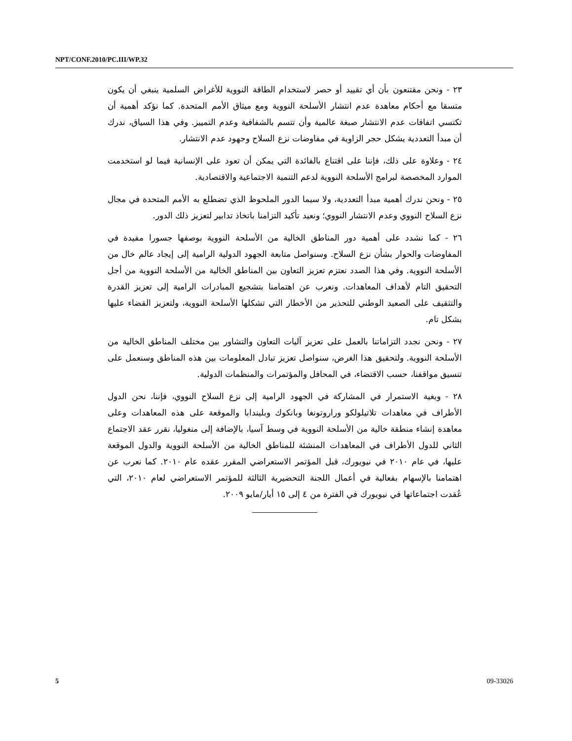NPT/CONF.2010/PC.III/WP.32
٢٣ - ونحن مقتنعون بأن أي تقييد أو حصر لاستخدام الطاقة النووية للأغراض السلمية ينبغي أن يكون متسقا مع أحكام معاهدة عدم انتشار الأسلحة النووية ومع ميثاق الأمم المتحدة. كما نؤكد أهمية أن تكتسي اتفاقات عدم الانتشار صبغة عالمية وأن تتسم بالشفافية وعدم التمييز. وفي هذا السياق، ندرك أن مبدأ التعددية يشكل حجر الزاوية في مفاوضات نزع السلاح وجهود عدم الانتشار.
٢٤ - وعلاوة على ذلك، فإننا على اقتناع بالفائدة التي يمكن أن تعود على الإنسانية فيما لو استخدمت الموارد المخصصة لبرامج الأسلحة النووية لدعم التنمية الاجتماعية والاقتصادية.
٢٥ - ونحن ندرك أهمية مبدأ التعددية، ولا سيما الدور الملحوظ الذي تضطلع به الأمم المتحدة في مجال نزع السلاح النووي وعدم الانتشار النووي؛ ونعيد تأكيد التزامنا باتخاذ تدابير لتعزيز ذلك الدور.
٢٦ - كما نشدد على أهمية دور المناطق الخالية من الأسلحة النووية بوصفها جسورا مفيدة في المفاوضات والحوار بشأن نزع السلاح. وسنواصل متابعة الجهود الدولية الرامية إلى إيجاد عالم خال من الأسلحة النووية. وفي هذا الصدد نعتزم تعزيز التعاون بين المناطق الخالية من الأسلحة النووية من أجل التحقيق التام لأهداف المعاهدات. ونعرب عن اهتمامنا بتشجيع المبادرات الرامية إلى تعزيز القدرة والتثقيف على الصعيد الوطني للتحذير من الأخطار التي تشكلها الأسلحة النووية، ولتعزيز القضاء عليها بشكل تام.
٢٧ - ونحن نجدد التزاماتنا بالعمل على تعزيز آليات التعاون والتشاور بين مختلف المناطق الخالية من الأسلحة النووية. ولتحقيق هذا الغرض، سنواصل تعزيز تبادل المعلومات بين هذه المناطق وسنعمل على تنسيق مواقفنا، حسب الاقتضاء، في المحافل والمؤتمرات والمنظمات الدولية.
٢٨ - وبغية الاستمرار في المشاركة في الجهود الرامية إلى نزع السلاح النووي، فإننا، نحن الدول الأطراف في معاهدات تلاتيلولكو وراروتونغا وبانكوك وبليندابا والموقعة على هذه المعاهدات وعلى معاهدة إنشاء منطقة خالية من الأسلحة النووية في وسط آسيا، بالإضافة إلى منغوليا، نقرر عقد الاجتماع الثاني للدول الأطراف في المعاهدات المنشئة للمناطق الخالية من الأسلحة النووية والدول الموقعة عليها، في عام ٢٠١٠ في نيويورك، قبل المؤتمر الاستعراضي المقرر عقده عام ٢٠١٠. كما نعرب عن اهتمامنا بالإسهام بفعالية في أعمال اللجنة التحضيرية الثالثة للمؤتمر الاستعراضي لعام ٢٠١٠، التي عُقدت اجتماعاتها في نيويورك في الفترة من ٤ إلى ١٥ أيار/مايو ٢٠٠٩.
5 09-33026